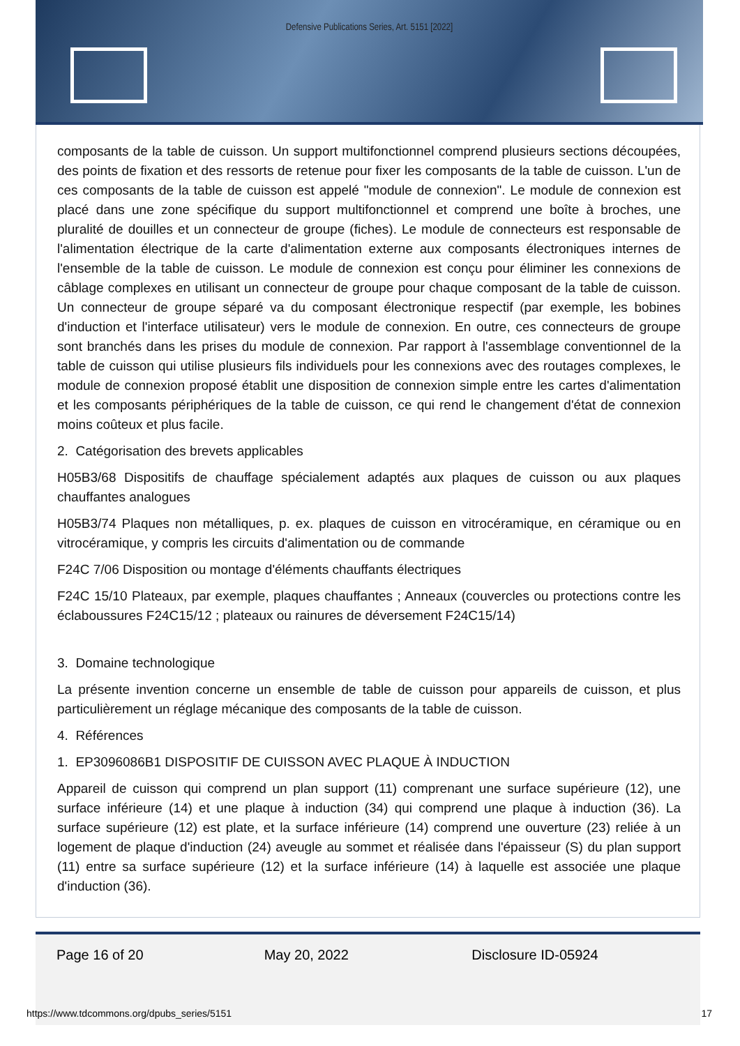Defensive Publications Series, Art. 5151 [2022]
composants de la table de cuisson. Un support multifonctionnel comprend plusieurs sections découpées, des points de fixation et des ressorts de retenue pour fixer les composants de la table de cuisson. L'un de ces composants de la table de cuisson est appelé "module de connexion". Le module de connexion est placé dans une zone spécifique du support multifonctionnel et comprend une boîte à broches, une pluralité de douilles et un connecteur de groupe (fiches). Le module de connecteurs est responsable de l'alimentation électrique de la carte d'alimentation externe aux composants électroniques internes de l'ensemble de la table de cuisson. Le module de connexion est conçu pour éliminer les connexions de câblage complexes en utilisant un connecteur de groupe pour chaque composant de la table de cuisson. Un connecteur de groupe séparé va du composant électronique respectif (par exemple, les bobines d'induction et l'interface utilisateur) vers le module de connexion. En outre, ces connecteurs de groupe sont branchés dans les prises du module de connexion. Par rapport à l'assemblage conventionnel de la table de cuisson qui utilise plusieurs fils individuels pour les connexions avec des routages complexes, le module de connexion proposé établit une disposition de connexion simple entre les cartes d'alimentation et les composants périphériques de la table de cuisson, ce qui rend le changement d'état de connexion moins coûteux et plus facile.
2. Catégorisation des brevets applicables
H05B3/68 Dispositifs de chauffage spécialement adaptés aux plaques de cuisson ou aux plaques chauffantes analogues
H05B3/74 Plaques non métalliques, p. ex. plaques de cuisson en vitrocéramique, en céramique ou en vitrocéramique, y compris les circuits d'alimentation ou de commande
F24C 7/06 Disposition ou montage d'éléments chauffants électriques
F24C 15/10 Plateaux, par exemple, plaques chauffantes ; Anneaux (couvercles ou protections contre les éclaboussures F24C15/12 ; plateaux ou rainures de déversement F24C15/14)
3. Domaine technologique
La présente invention concerne un ensemble de table de cuisson pour appareils de cuisson, et plus particulièrement un réglage mécanique des composants de la table de cuisson.
4. Références
1. EP3096086B1 DISPOSITIF DE CUISSON AVEC PLAQUE À INDUCTION
Appareil de cuisson qui comprend un plan support (11) comprenant une surface supérieure (12), une surface inférieure (14) et une plaque à induction (34) qui comprend une plaque à induction (36). La surface supérieure (12) est plate, et la surface inférieure (14) comprend une ouverture (23) reliée à un logement de plaque d'induction (24) aveugle au sommet et réalisée dans l'épaisseur (S) du plan support (11) entre sa surface supérieure (12) et la surface inférieure (14) à laquelle est associée une plaque d'induction (36).
Page 16 of 20 May 20, 2022 Disclosure ID-05924
https://www.tdcommons.org/dpubs_series/5151 17